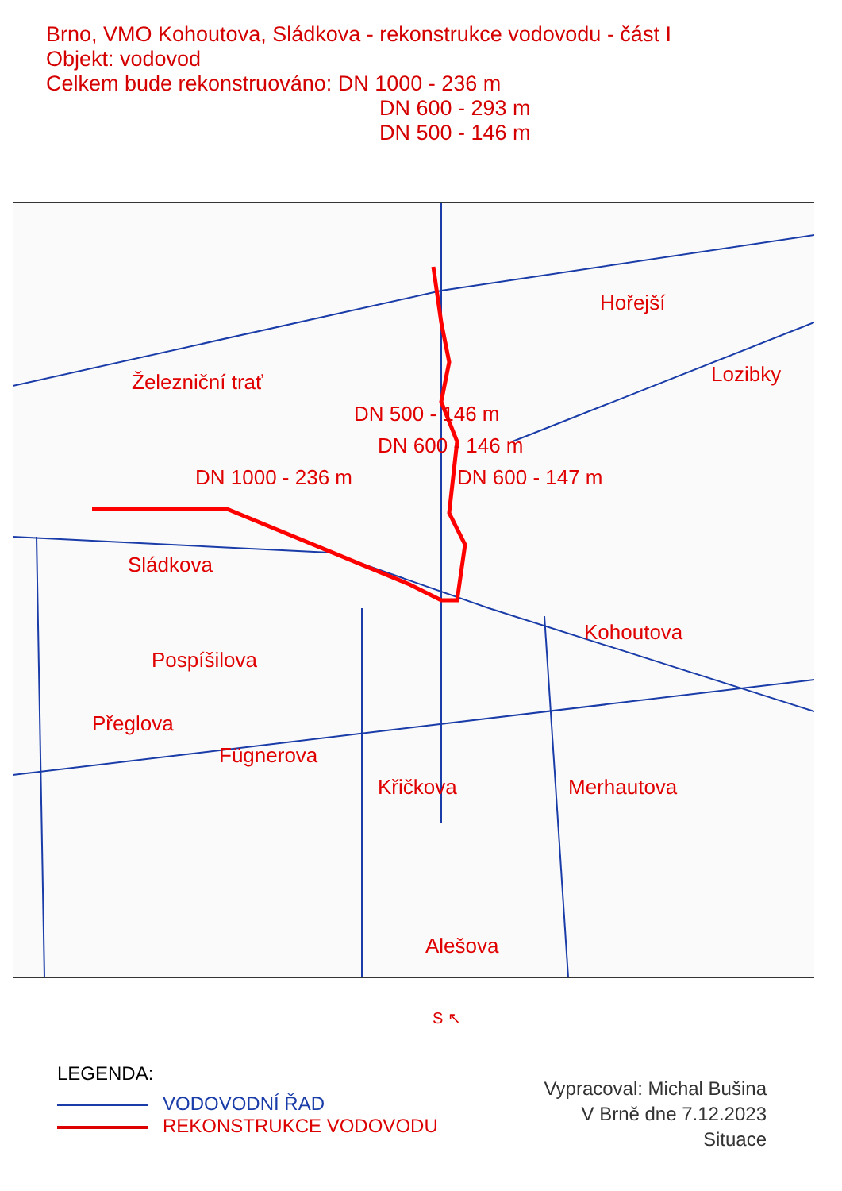Brno, VMO Kohoutova, Sládkova - rekonstrukce vodovodu - část I
Objekt: vodovod
Celkem bude rekonstruováno: DN 1000 - 236 m
DN 600 - 293 m
DN 500 - 146 m
Železniční trať
DN 1000 - 236 m
DN 500 - 146 m
DN 600 - 146 m
DN 600 - 147 m
Hořejší
Lozibky
Sládkova
Kohoutova
Pospíšilova
Přeglova
Fügnerova
Křičkova Merhautova
Alešova
S ↖
LEGENDA:
VODOVODNÍ ŘAD
REKONSTRUKCE VODOVODU
Vypracoval: Michal Bušina
V Brně dne 7.12.2023
Situace